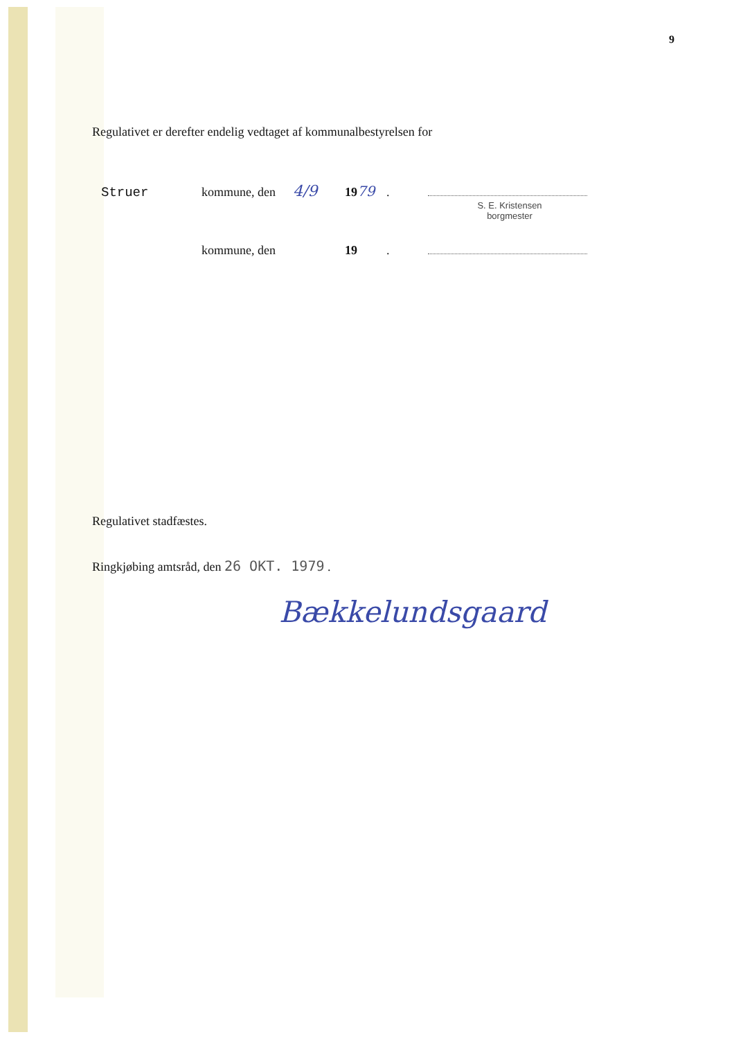9
Regulativet er derefter endelig vedtaget af kommunalbestyrelsen for
Struer kommune, den 4/9 1979 .
S. E. Kristensen
borgmester
kommune, den 19 .
Regulativet stadfæstes.
Ringkjøbing amtsråd, den 26 OKT. 1979 .
Bækkelundsgaard